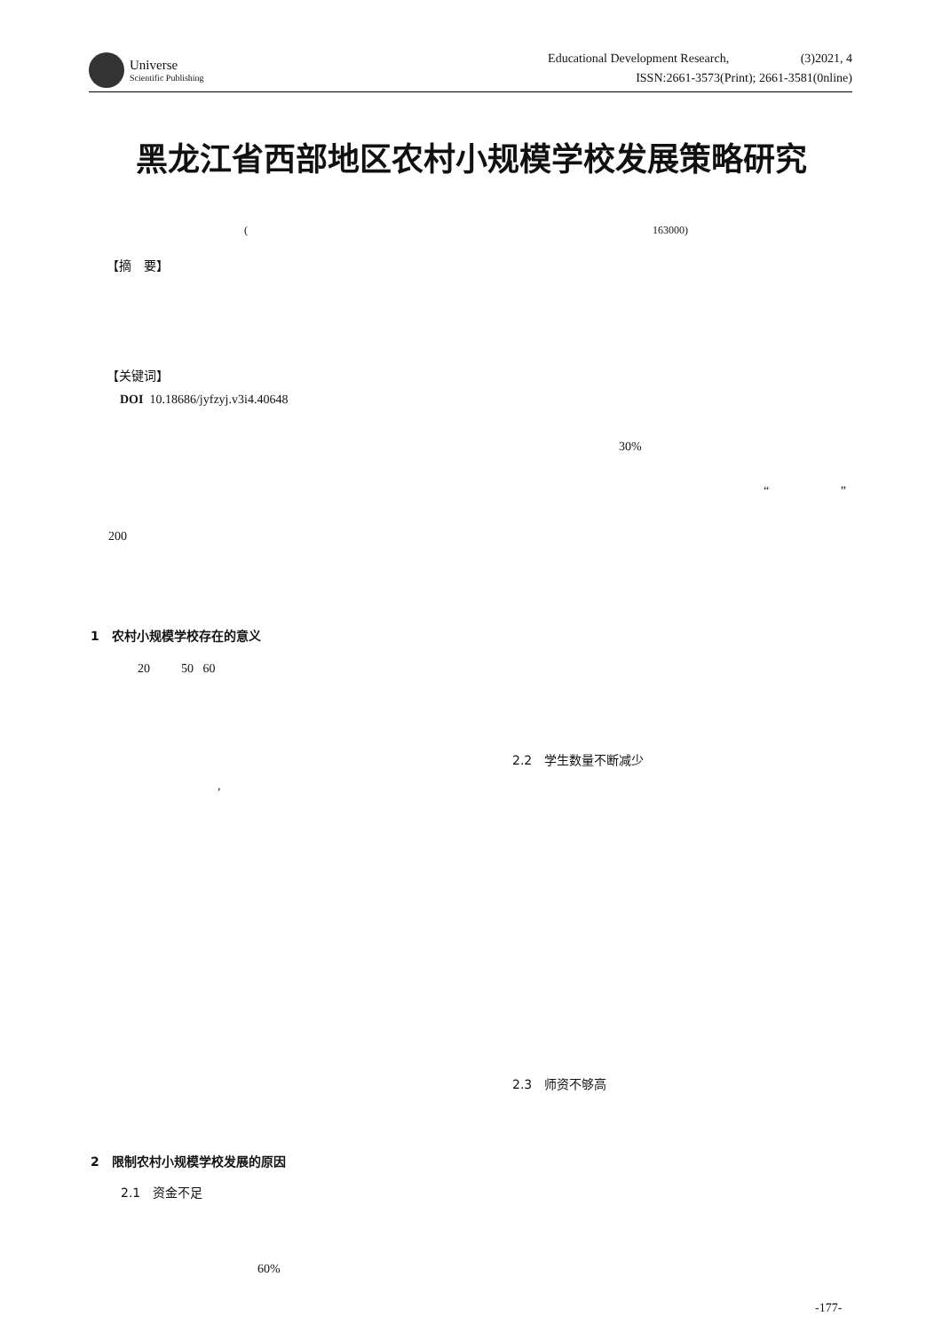Universe
Scientific Publishing
Educational Development Research, (3)2021, 4
ISSN:2661-3573(Print); 2661-3581(0nline)
黑龙江省西部地区农村小规模学校发展策略研究
( 163000)
【摘　要】
【关键词】
DOI 10.18686/jyfzyj.v3i4.40648
30%
“ ”
200
1　农村小规模学校存在的意义
20 50 60
,
2.2　学生数量不断减少
2.3　师资不够高
2　限制农村小规模学校发展的原因
2.1　资金不足
60%
-177-